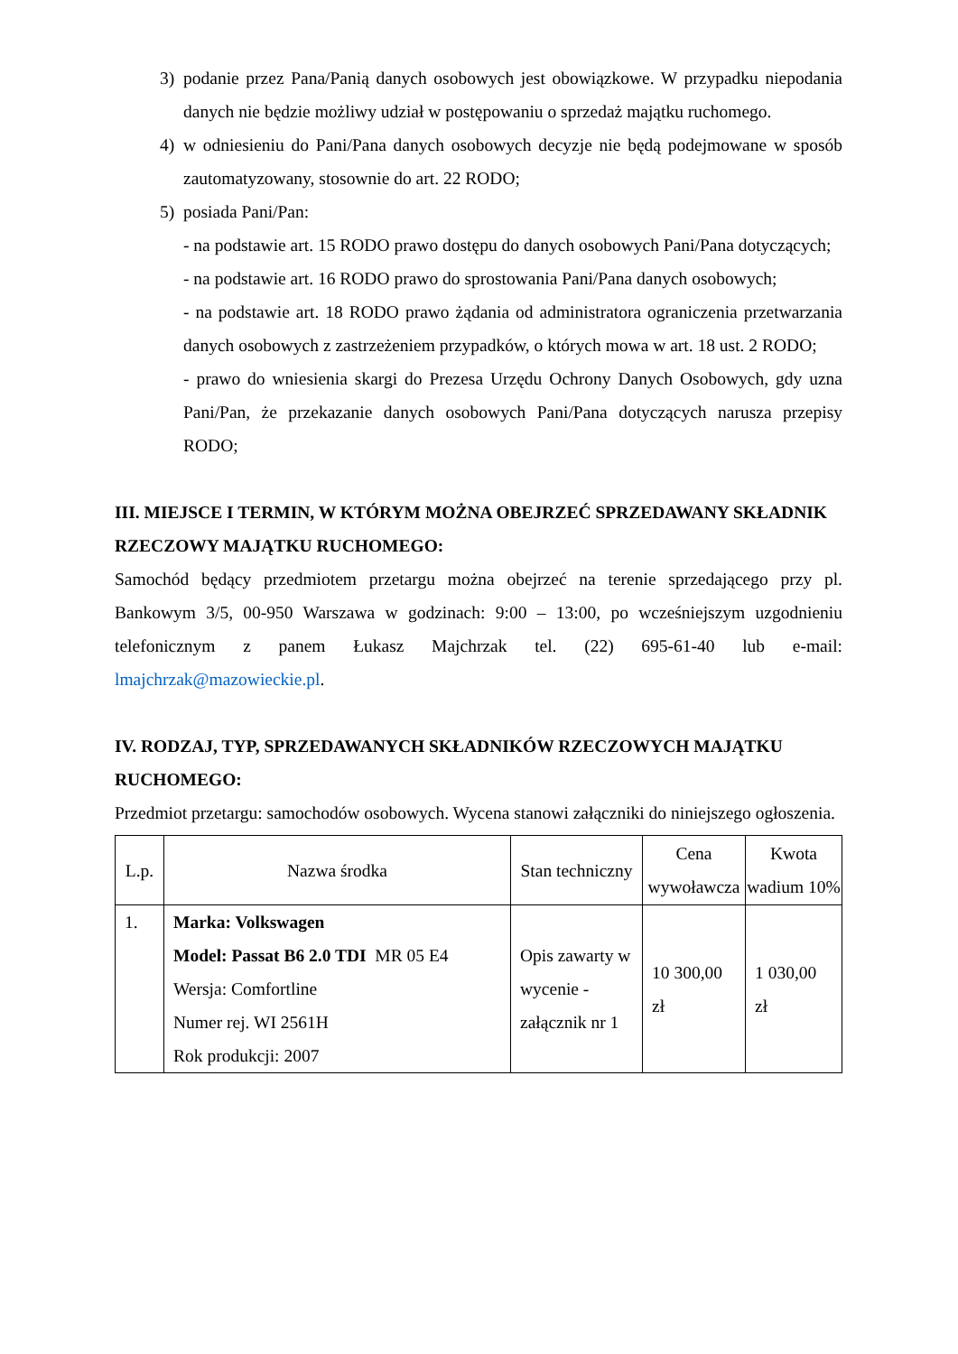3) podanie przez Pana/Panią danych osobowych jest obowiązkowe. W przypadku niepodania danych nie będzie możliwy udział w postępowaniu o sprzedaż majątku ruchomego.
4) w odniesieniu do Pani/Pana danych osobowych decyzje nie będą podejmowane w sposób zautomatyzowany, stosownie do art. 22 RODO;
5) posiada Pani/Pan:
- na podstawie art. 15 RODO prawo dostępu do danych osobowych Pani/Pana dotyczących;
- na podstawie art. 16 RODO prawo do sprostowania Pani/Pana danych osobowych;
- na podstawie art. 18 RODO prawo żądania od administratora ograniczenia przetwarzania danych osobowych z zastrzeżeniem przypadków, o których mowa w art. 18 ust. 2 RODO;
- prawo do wniesienia skargi do Prezesa Urzędu Ochrony Danych Osobowych, gdy uzna Pani/Pan, że przekazanie danych osobowych Pani/Pana dotyczących narusza przepisy RODO;
III. MIEJSCE I TERMIN, W KTÓRYM MOŻNA OBEJRZEĆ SPRZEDAWANY SKŁADNIK RZECZOWY MAJĄTKU RUCHOMEGO:
Samochód będący przedmiotem przetargu można obejrzeć na terenie sprzedającego przy pl. Bankowym 3/5, 00-950 Warszawa w godzinach: 9:00 – 13:00, po wcześniejszym uzgodnieniu telefonicznym z panem Łukasz Majchrzak tel. (22) 695-61-40 lub e-mail: lmajchrzak@mazowieckie.pl.
IV. RODZAJ, TYP, SPRZEDAWANYCH SKŁADNIKÓW RZECZOWYCH MAJĄTKU RUCHOMEGO:
Przedmiot przetargu: samochodów osobowych. Wycena stanowi załączniki do niniejszego ogłoszenia.
| L.p. | Nazwa środka | Stan techniczny | Cena wywoławcza | Kwota wadium 10% |
| --- | --- | --- | --- | --- |
| 1. | Marka: Volkswagen Model: Passat B6 2.0 TDI MR 05 E4 Wersja: Comfortline Numer rej. WI 2561H Rok produkcji: 2007 | Opis zawarty w wycenie - załącznik nr 1 | 10 300,00 zł | 1 030,00 zł |